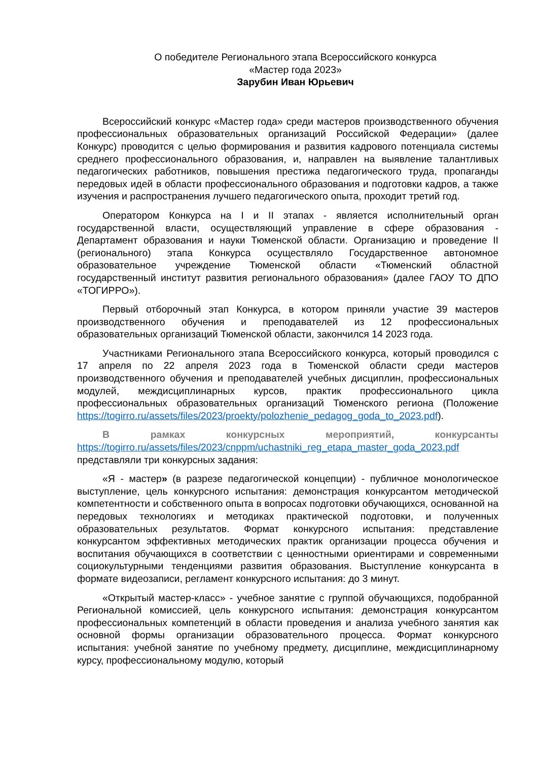О победителе Регионального этапа Всероссийского конкурса
«Мастер года 2023»
Зарубин Иван Юрьевич
Всероссийский конкурс «Мастер года» среди мастеров производственного обучения профессиональных образовательных организаций Российской Федерации» (далее Конкурс) проводится с целью формирования и развития кадрового потенциала системы среднего профессионального образования, и, направлен на выявление талантливых педагогических работников, повышения престижа педагогического труда, пропаганды передовых идей в области профессионального образования и подготовки кадров, а также изучения и распространения лучшего педагогического опыта, проходит третий год.
Оператором Конкурса на I и II этапах - является исполнительный орган государственной власти, осуществляющий управление в сфере образования - Департамент образования и науки Тюменской области. Организацию и проведение II (регионального) этапа Конкурса осуществляло Государственное автономное образовательное учреждение Тюменской области «Тюменский областной государственный институт развития регионального образования» (далее ГАОУ ТО ДПО «ТОГИРРО»).
Первый отборочный этап Конкурса, в котором приняли участие 39 мастеров производственного обучения и преподавателей из 12 профессиональных образовательных организаций Тюменской области, закончился 14 2023 года.
Участниками Регионального этапа Всероссийского конкурса, который проводился с 17 апреля по 22 апреля 2023 года в Тюменской области среди мастеров производственного обучения и преподавателей учебных дисциплин, профессиональных модулей, междисциплинарных курсов, практик профессионального цикла профессиональных образовательных организаций Тюменского региона (Положение https://togirro.ru/assets/files/2023/proekty/polozhenie_pedagog_goda_to_2023.pdf).
В рамках конкурсных мероприятий, конкурсанты https://togirro.ru/assets/files/2023/cnppm/uchastniki_reg_etapa_master_goda_2023.pdf представляли три конкурсных задания:
«Я - мастер» (в разрезе педагогической концепции) - публичное монологическое выступление, цель конкурсного испытания: демонстрация конкурсантом методической компетентности и собственного опыта в вопросах подготовки обучающихся, основанной на передовых технологиях и методиках практической подготовки, и полученных образовательных результатов. Формат конкурсного испытания: представление конкурсантом эффективных методических практик организации процесса обучения и воспитания обучающихся в соответствии с ценностными ориентирами и современными социокультурными тенденциями развития образования. Выступление конкурсанта в формате видеозаписи, регламент конкурсного испытания: до 3 минут.
«Открытый мастер-класс» - учебное занятие с группой обучающихся, подобранной Региональной комиссией, цель конкурсного испытания: демонстрация конкурсантом профессиональных компетенций в области проведения и анализа учебного занятия как основной формы организации образовательного процесса. Формат конкурсного испытания: учебной занятие по учебному предмету, дисциплине, междисциплинарному курсу, профессиональному модулю, который